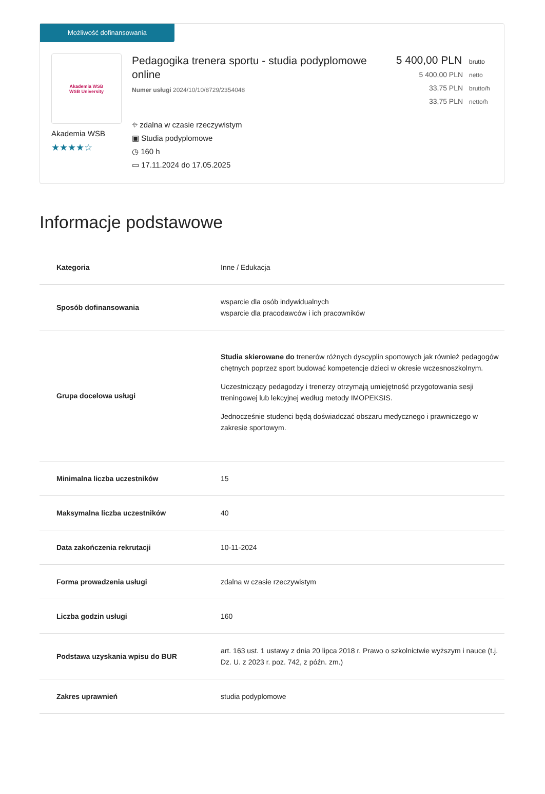Możliwość dofinansowania
Akademia WSB
WSB University
Akademia WSB
★★★★☆
Pedagogika trenera sportu - studia podyplomowe online
Numer usługi 2024/10/10/8729/2354048
⌖ zdalna w czasie rzeczywistym
▣ Studia podyplomowe
◷ 160 h
▭ 17.11.2024 do 17.05.2025
5 400,00 PLN brutto
5 400,00 PLN netto
33,75 PLN brutto/h
33,75 PLN netto/h
Informacje podstawowe
| Kategoria | Inne / Edukacja |
| Sposób dofinansowania | wsparcie dla osób indywidualnych wsparcie dla pracodawców i ich pracowników |
| Grupa docelowa usługi | Studia skierowane do trenerów różnych dyscyplin sportowych jak również pedagogów chętnych poprzez sport budować kompetencje dzieci w okresie wczesnoszkolnym. Uczestniczący pedagodzy i trenerzy otrzymają umiejętność przygotowania sesji treningowej lub lekcyjnej według metody IMOPEKSIS. Jednocześnie studenci będą doświadczać obszaru medycznego i prawniczego w zakresie sportowym. |
| Minimalna liczba uczestników | 15 |
| Maksymalna liczba uczestników | 40 |
| Data zakończenia rekrutacji | 10-11-2024 |
| Forma prowadzenia usługi | zdalna w czasie rzeczywistym |
| Liczba godzin usługi | 160 |
| Podstawa uzyskania wpisu do BUR | art. 163 ust. 1 ustawy z dnia 20 lipca 2018 r. Prawo o szkolnictwie wyższym i nauce (t.j. Dz. U. z 2023 r. poz. 742, z późn. zm.) |
| Zakres uprawnień | studia podyplomowe |